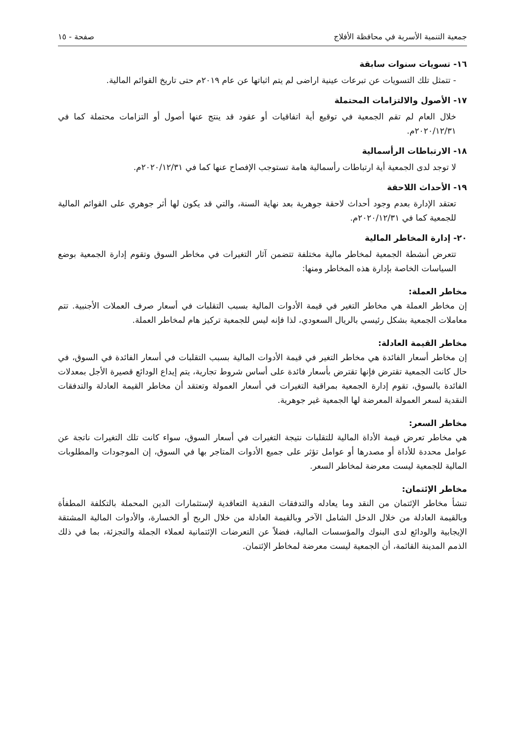جمعية التنمية الأسرية في محافظة الأفلاج صفحة - ١٥
١٦- تسويات سنوات سابقة
- تتمثل تلك التسويات عن تبرعات عينية اراضى لم يتم اثباتها عن عام ٢٠١٩م حتى تاريخ القوائم المالية.
١٧- الأصول والالتزامات المحتملة
خلال العام لم تقم الجمعية في توقيع أية اتفاقيات أو عقود قد ينتج عنها أصول أو التزامات محتملة كما في ٢٠٢٠/١٢/٣١م.
١٨- الارتباطات الرأسمالية
لا توجد لدى الجمعية أية ارتباطات رأسمالية هامة تستوجب الإفصاح عنها كما في ٢٠٢٠/١٢/٣١م.
١٩- الأحداث اللاحقة
تعتقد الإدارة بعدم وجود أحداث لاحقة جوهرية بعد نهاية السنة، والتي قد يكون لها أثر جوهري على القوائم المالية للجمعية كما في ٢٠٢٠/١٢/٣١م.
٢٠- إدارة المخاطر المالية
تتعرض أنشطة الجمعية لمخاطر مالية مختلفة تتضمن آثار التغيرات في مخاطر السوق وتقوم إدارة الجمعية بوضع السياسات الخاصة بإدارة هذه المخاطر ومنها:
مخاطر العملة:
إن مخاطر العملة هي مخاطر التغير في قيمة الأدوات المالية بسبب التقلبات في أسعار صرف العملات الأجنبية. تتم معاملات الجمعية بشكل رئيسي بالريال السعودي، لذا فإنه ليس للجمعية تركيز هام لمخاطر العملة.
مخاطر القيمة العادلة:
إن مخاطر أسعار الفائدة هي مخاطر التغير في قيمة الأدوات المالية بسبب التقلبات في أسعار الفائدة في السوق، في حال كانت الجمعية تقترض فإنها تقترض بأسعار فائدة على أساس شروط تجارية، يتم إيداع الودائع قصيرة الأجل بمعدلات الفائدة بالسوق، تقوم إدارة الجمعية بمراقبة التغيرات في أسعار العمولة وتعتقد أن مخاطر القيمة العادلة والتدفقات النقدية لسعر العمولة المعرضة لها الجمعية غير جوهرية.
مخاطر السعر:
هي مخاطر تعرض قيمة الأداة المالية للتقلبات نتيجة التغيرات في أسعار السوق، سواء كانت تلك التغيرات ناتجة عن عوامل محددة للأداة أو مصدرها أو عوامل تؤثر على جميع الأدوات المتاجر بها في السوق، إن الموجودات والمطلوبات المالية للجمعية ليست معرضة لمخاطر السعر.
مخاطر الإئتمان:
تنشأ مخاطر الإئتمان من النقد وما يعادله والتدفقات النقدية التعاقدية لإستثمارات الدين المحملة بالتكلفة المطفأة وبالقيمة العادلة من خلال الدخل الشامل الآخر وبالقيمة العادلة من خلال الربح أو الخسارة، والأدوات المالية المشتقة الإيجابية والودائع لدى البنوك والمؤسسات المالية، فضلاً عن التعرضات الإئتمانية لعملاء الجملة والتجزئة، بما في ذلك الذمم المدينة القائمة، أن الجمعية ليست معرضة لمخاطر الإئتمان.